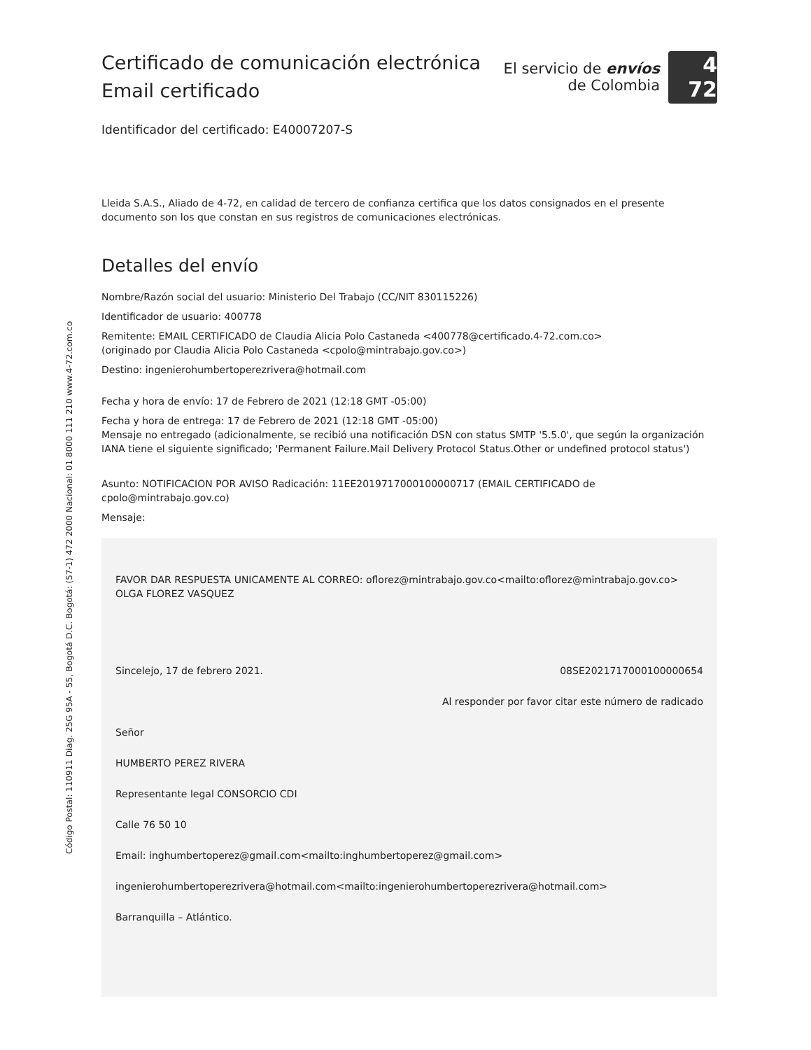Código Postal: 110911 Diag. 25G 95A - 55, Bogotá D.C. Bogotá: (57-1) 472 2000 Nacional: 01 8000 111 210 www.4-72.com.co
Certificado de comunicación electrónica
Email certificado
El servicio de envíos
de Colombia
4 72
Identificador del certificado: E40007207-S
Lleida S.A.S., Aliado de 4-72, en calidad de tercero de confianza certifica que los datos consignados en el presente documento son los que constan en sus registros de comunicaciones electrónicas.
Detalles del envío
Nombre/Razón social del usuario: Ministerio Del Trabajo (CC/NIT 830115226)
Identificador de usuario: 400778
Remitente: EMAIL CERTIFICADO de Claudia Alicia Polo Castaneda <400778@certificado.4-72.com.co>
(originado por Claudia Alicia Polo Castaneda <cpolo@mintrabajo.gov.co>)
Destino: ingenierohumbertoperezrivera@hotmail.com
Fecha y hora de envío: 17 de Febrero de 2021 (12:18 GMT -05:00)
Fecha y hora de entrega: 17 de Febrero de 2021 (12:18 GMT -05:00)
Mensaje no entregado (adicionalmente, se recibió una notificación DSN con status SMTP '5.5.0', que según la organización IANA tiene el siguiente significado; 'Permanent Failure.Mail Delivery Protocol Status.Other or undefined protocol status')
Asunto: NOTIFICACION POR AVISO Radicación: 11EE2019717000100000717 (EMAIL CERTIFICADO de cpolo@mintrabajo.gov.co)
Mensaje:
FAVOR DAR RESPUESTA UNICAMENTE AL CORREO: oflorez@mintrabajo.gov.co<mailto:oflorez@mintrabajo.gov.co>
OLGA FLOREZ VASQUEZ
Sincelejo, 17 de febrero 2021. 08SE2021717000100000654
Al responder por favor citar este número de radicado
Señor
HUMBERTO PEREZ RIVERA
Representante legal CONSORCIO CDI
Calle 76 50 10
Email: inghumbertoperez@gmail.com<mailto:inghumbertoperez@gmail.com>
ingenierohumbertoperezrivera@hotmail.com<mailto:ingenierohumbertoperezrivera@hotmail.com>
Barranquilla – Atlántico.